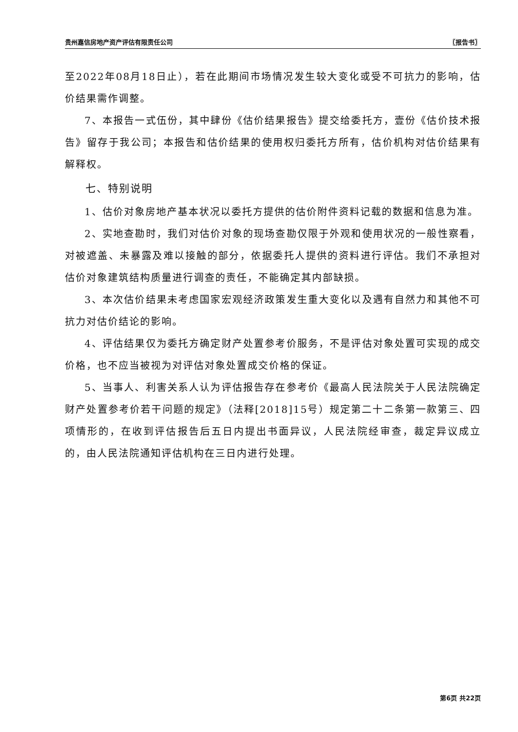贵州嘉信房地产资产评估有限责任公司 〖报告书〗
至2022年08月18日止），若在此期间市场情况发生较大变化或受不可抗力的影响，估价结果需作调整。
7、本报告一式伍份，其中肆份《估价结果报告》提交给委托方，壹份《估价技术报告》留存于我公司；本报告和估价结果的使用权归委托方所有，估价机构对估价结果有解释权。
七、特别说明
1、估价对象房地产基本状况以委托方提供的估价附件资料记载的数据和信息为准。
2、实地查勘时，我们对估价对象的现场查勘仅限于外观和使用状况的一般性察看，对被遮盖、未暴露及难以接触的部分，依据委托人提供的资料进行评估。我们不承担对估价对象建筑结构质量进行调查的责任，不能确定其内部缺损。
3、本次估价结果未考虑国家宏观经济政策发生重大变化以及遇有自然力和其他不可抗力对估价结论的影响。
4、评估结果仅为委托方确定财产处置参考价服务，不是评估对象处置可实现的成交价格，也不应当被视为对评估对象处置成交价格的保证。
5、当事人、利害关系人认为评估报告存在参考价《最高人民法院关于人民法院确定财产处置参考价若干问题的规定》（法释[2018]15号）规定第二十二条第一款第三、四项情形的，在收到评估报告后五日内提出书面异议，人民法院经审查，裁定异议成立的，由人民法院通知评估机构在三日内进行处理。
第6页 共22页